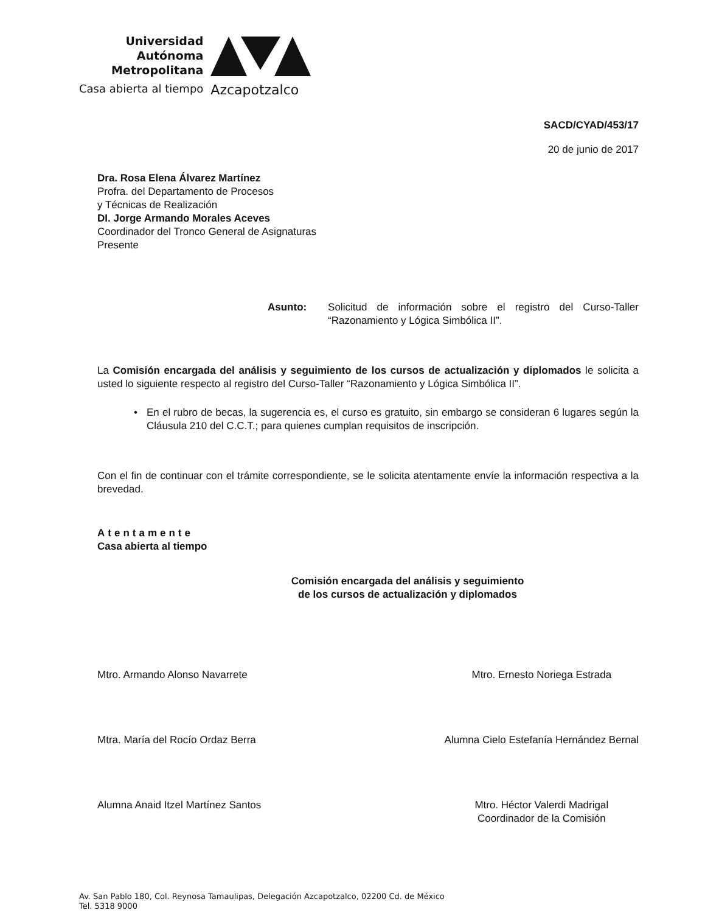Universidad
Autónoma
Metropolitana
Casa abierta al tiempo
Azcapotzalco
SACD/CYAD/453/17
20 de junio de 2017
Dra. Rosa Elena Álvarez Martínez
Profra. del Departamento de Procesos
y Técnicas de Realización
DI. Jorge Armando Morales Aceves
Coordinador del Tronco General de Asignaturas
Presente
Asunto: Solicitud de información sobre el registro del Curso-Taller “Razonamiento y Lógica Simbólica II”.
La Comisión encargada del análisis y seguimiento de los cursos de actualización y diplomados le solicita a usted lo siguiente respecto al registro del Curso-Taller “Razonamiento y Lógica Simbólica II”.
• En el rubro de becas, la sugerencia es, el curso es gratuito, sin embargo se consideran 6 lugares según la Cláusula 210 del C.C.T.; para quienes cumplan requisitos de inscripción.
Con el fin de continuar con el trámite correspondiente, se le solicita atentamente envíe la información respectiva a la brevedad.
Atentamente
Casa abierta al tiempo
Comisión encargada del análisis y seguimiento
de los cursos de actualización y diplomados
Mtro. Armando Alonso Navarrete
Mtra. María del Rocío Ordaz Berra
Alumna Anaid Itzel Martínez Santos
Mtro. Ernesto Noriega Estrada
Alumna Cielo Estefanía Hernández Bernal
Mtro. Héctor Valerdi Madrigal
Coordinador de la Comisión
Av. San Pablo 180, Col. Reynosa Tamaulipas, Delegación Azcapotzalco, 02200 Cd. de México
Tel. 5318 9000